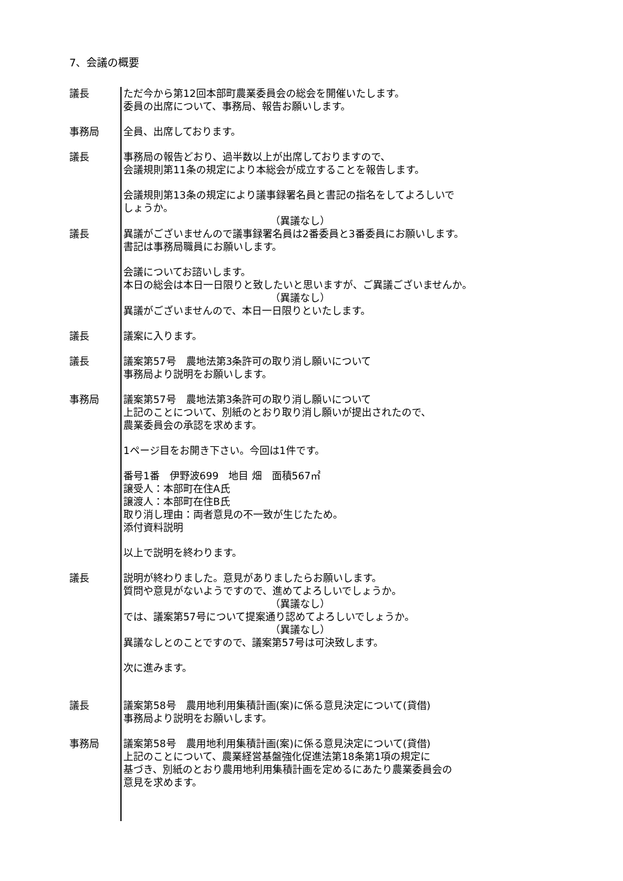7、会議の概要
議長 ただ今から第12回本部町農業委員会の総会を開催いたします。
委員の出席について、事務局、報告お願いします。
事務局 全員、出席しております。
議長 事務局の報告どおり、過半数以上が出席しておりますので、
会議規則第11条の規定により本総会が成立することを報告します。
会議規則第13条の規定により議事録署名員と書記の指名をしてよろしいで
しょうか。
（異議なし）
議長 異議がございませんので議事録署名員は2番委員と3番委員にお願いします。
書記は事務局職員にお願いします。
会議についてお諮いします。
本日の総会は本日一日限りと致したいと思いますが、ご異議ございませんか。
（異議なし）
異議がございませんので、本日一日限りといたします。
議長 議案に入ります。
議長 議案第57号　農地法第3条許可の取り消し願いについて
事務局より説明をお願いします。
事務局 議案第57号　農地法第3条許可の取り消し願いについて
上記のことについて、別紙のとおり取り消し願いが提出されたので、
農業委員会の承認を求めます。
1ページ目をお開き下さい。今回は1件です。
番号1番　伊野波699　地目 畑　面積567㎡
譲受人：本部町在住A氏
譲渡人：本部町在住B氏
取り消し理由：両者意見の不一致が生じたため。
添付資料説明
以上で説明を終わります。
議長 説明が終わりました。意見がありましたらお願いします。
質問や意見がないようですので、進めてよろしいでしょうか。
（異議なし）
では、議案第57号について提案通り認めてよろしいでしょうか。
（異議なし）
異議なしとのことですので、議案第57号は可決致します。
次に進みます。
議長 議案第58号　農用地利用集積計画(案)に係る意見決定について(貸借)
事務局より説明をお願いします。
事務局 議案第58号　農用地利用集積計画(案)に係る意見決定について(貸借)
上記のことについて、農業経営基盤強化促進法第18条第1項の規定に
基づき、別紙のとおり農用地利用集積計画を定めるにあたり農業委員会の
意見を求めます。